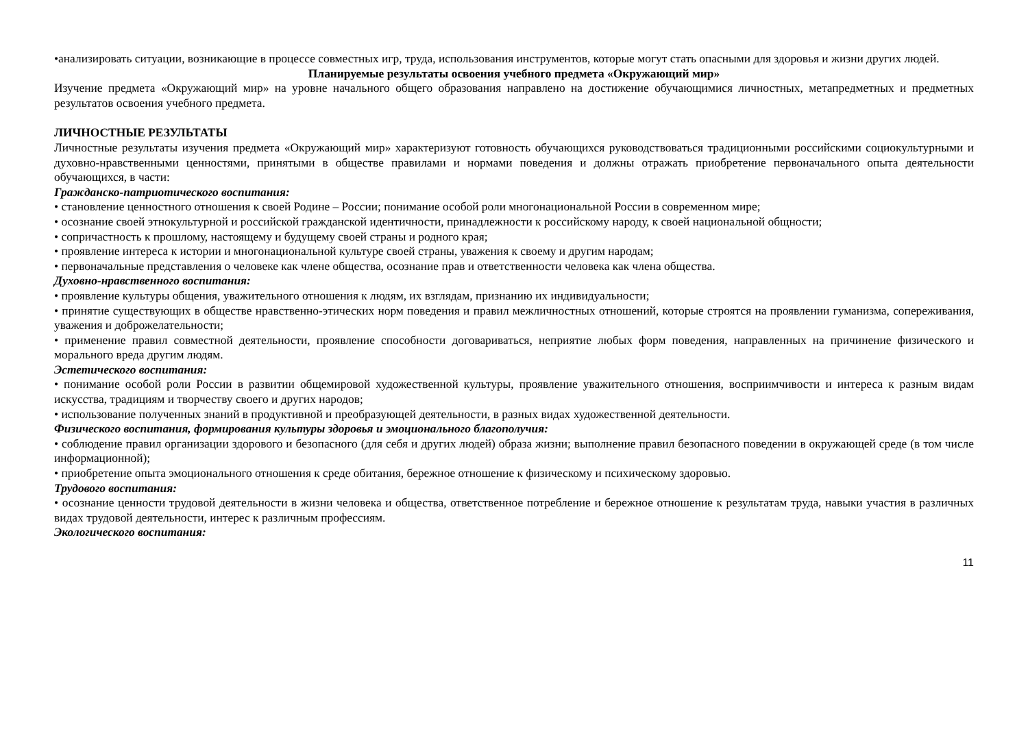•анализировать ситуации, возникающие в процессе совместных игр, труда, использования инструментов, которые могут стать опасными для здоровья и жизни других людей.
Планируемые результаты освоения учебного предмета «Окружающий мир»
Изучение предмета «Окружающий мир» на уровне начального общего образования направлено на достижение обучающимися личностных, метапредметных и предметных результатов освоения учебного предмета.
ЛИЧНОСТНЫЕ РЕЗУЛЬТАТЫ
Личностные результаты изучения предмета «Окружающий мир» характеризуют готовность обучающихся руководствоваться традиционными российскими социокультурными и духовно-нравственными ценностями, принятыми в обществе правилами и нормами поведения и должны отражать приобретение первоначального опыта деятельности обучающихся, в части:
Гражданско-патриотического воспитания:
• становление ценностного отношения к своей Родине – России; понимание особой роли многонациональной России в современном мире;
• осознание своей этнокультурной и российской гражданской идентичности, принадлежности к российскому народу, к своей национальной общности;
• сопричастность к прошлому, настоящему и будущему своей страны и родного края;
• проявление интереса к истории и многонациональной культуре своей страны, уважения к своему и другим народам;
• первоначальные представления о человеке как члене общества, осознание прав и ответственности человека как члена общества.
Духовно-нравственного воспитания:
• проявление культуры общения, уважительного отношения к людям, их взглядам, признанию их индивидуальности;
• принятие существующих в обществе нравственно-этических норм поведения и правил межличностных отношений, которые строятся на проявлении гуманизма, сопереживания, уважения и доброжелательности;
• применение правил совместной деятельности, проявление способности договариваться, неприятие любых форм поведения, направленных на причинение физического и морального вреда другим людям.
Эстетического воспитания:
• понимание особой роли России в развитии общемировой художественной культуры, проявление уважительного отношения, восприимчивости и интереса к разным видам искусства, традициям и творчеству своего и других народов;
• использование полученных знаний в продуктивной и преобразующей деятельности, в разных видах художественной деятельности.
Физического воспитания, формирования культуры здоровья и эмоционального благополучия:
• соблюдение правил организации здорового и безопасного (для себя и других людей) образа жизни; выполнение правил безопасного поведении в окружающей среде (в том числе информационной);
• приобретение опыта эмоционального отношения к среде обитания, бережное отношение к физическому и психическому здоровью.
Трудового воспитания:
• осознание ценности трудовой деятельности в жизни человека и общества, ответственное потребление и бережное отношение к результатам труда, навыки участия в различных видах трудовой деятельности, интерес к различным профессиям.
Экологического воспитания:
11